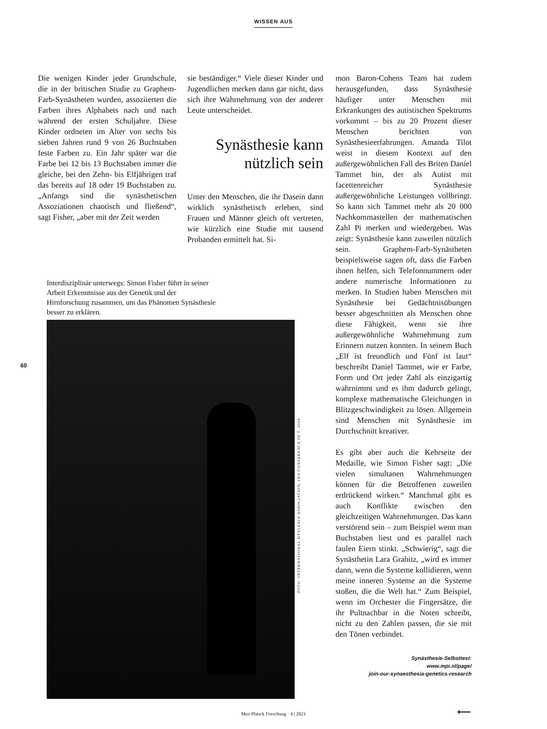WISSEN AUS
Die wenigen Kinder jeder Grundschule, die in der britischen Studie zu Graphem-Farb-Synästheten wurden, assoziierten die Farben ihres Alphabets nach und nach während der ersten Schuljahre. Diese Kinder ordneten im Alter von sechs bis sieben Jahren rund 9 von 26 Buchstaben feste Farben zu. Ein Jahr später war die Farbe bei 12 bis 13 Buchstaben immer die gleiche, bei den Zehn- bis Elfjährigen traf das bereits auf 18 oder 19 Buchstaben zu. „Anfangs sind die synästhetischen Assoziationen chaotisch und fließend“, sagt Fisher, „aber mit der Zeit werden
sie beständiger.“ Viele dieser Kinder und Jugendlichen merken dann gar nicht, dass sich ihre Wahrnehmung von der anderer Leute unterscheidet.
Synästhesie kann nützlich sein
Unter den Menschen, die ihr Dasein dann wirklich synästhetisch erleben, sind Frauen und Männer gleich oft vertreten, wie kürzlich eine Studie mit tausend Probanden ermittelt hat. Si-
mon Baron-Cohens Team hat zudem herausgefunden, dass Synästhesie häufiger unter Menschen mit Erkrankungen des autistischen Spektrums vorkommt – bis zu 20 Prozent dieser Menschen berichten von Synästhesieerfahrungen. Amanda Tilot weist in diesem Kontext auf den außergewöhnlichen Fall des Briten Daniel Tammet hin, der als Autist mit facettenreicher Synästhesie außergewöhnliche Leistungen vollbringt. So kann sich Tammet mehr als 20 000 Nachkommastellen der mathematischen Zahl Pi merken und wiedergeben. Was zeigt: Synästhesie kann zuweilen nützlich sein. Graphem-Farb-Synästheten beispielsweise sagen oft, dass die Farben ihnen helfen, sich Telefonnummern oder andere numerische Informationen zu merken. In Studien haben Menschen mit Synästhesie bei Gedächtnisübungen besser abgeschnitten als Menschen ohne diese Fähigkeit, wenn sie ihre außergewöhnliche Wahrnehmung zum Erinnern nutzen konnten. In seinem Buch „Elf ist freundlich und Fünf ist laut“ beschreibt Daniel Tammet, wie er Farbe, Form und Ort jeder Zahl als einzigartig wahrnimmt und es ihm dadurch gelingt, komplexe mathematische Gleichungen in Blitzgeschwindigkeit zu lösen. Allgemein sind Menschen mit Synästhesie im Durchschnitt kreativer.
Es gibt aber auch die Kehrseite der Medaille, wie Simon Fisher sagt: „Die vielen simultanen Wahrnehmungen können für die Betroffenen zuweilen erdrückend wirken.“ Manchmal gibt es auch Konflikte zwischen den gleichzeitigen Wahrnehmungen. Das kann verstörend sein – zum Beispiel wenn man Buchstaben liest und es parallel nach faulen Eiern stinkt. „Schwierig“, sagt die Synästhetin Lara Grabitz, „wird es immer dann, wenn die Systeme kollidieren, wenn meine inneren Systeme an die Systeme stoßen, die die Welt hat.“ Zum Beispiel, wenn im Orchester die Fingersätze, die ihr Pultnachbar in die Noten schreibt, nicht zu den Zahlen passen, die sie mit den Tönen verbindet.
Synästhesie-Selbsttest:
www.mpi.nl/page/
join-our-synaesthesia-genetics-research
Interdisziplinär unterwegs: Simon Fisher führt in seiner Arbeit Erkenntnisse aus der Genetik und der Hirnforschung zusammen, um das Phänomen Synästhesie besser zu erklären.
FOTO: INTERNATIONAL DYSLEXIA ASSOCIATION, IDA CONFERENCE OCT. 2018
60
⟵
Max Planck Forschung · 4 | 2021